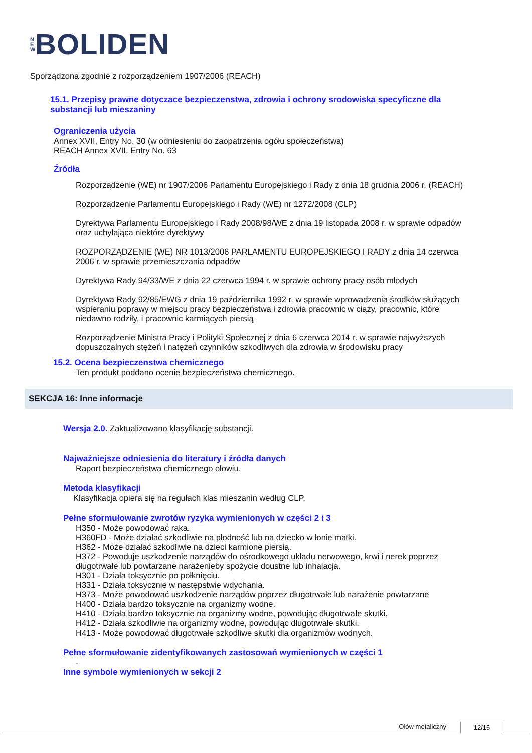N
E
W
BOLIDEN
Sporządzona zgodnie z rozporządzeniem 1907/2006 (REACH)
15.1. Przepisy prawne dotyczace bezpieczenstwa, zdrowia i ochrony srodowiska specyficzne dla
substancji lub mieszaniny
Ograniczenia użycia
Annex XVII, Entry No. 30 (w odniesieniu do zaopatrzenia ogółu społeczeństwa)
REACH Annex XVII, Entry No. 63
Źródła
Rozporządzenie (WE) nr 1907/2006 Parlamentu Europejskiego i Rady z dnia 18 grudnia 2006 r. (REACH)
Rozporządzenie Parlamentu Europejskiego i Rady (WE) nr 1272/2008 (CLP)
Dyrektywa Parlamentu Europejskiego i Rady 2008/98/WE z dnia 19 listopada 2008 r. w sprawie odpadów
oraz uchylająca niektóre dyrektywy
ROZPORZĄDZENIE (WE) NR 1013/2006 PARLAMENTU EUROPEJSKIEGO I RADY z dnia 14 czerwca
2006 r. w sprawie przemieszczania odpadów
Dyrektywa Rady 94/33/WE z dnia 22 czerwca 1994 r. w sprawie ochrony pracy osób młodych
Dyrektywa Rady 92/85/EWG z dnia 19 października 1992 r. w sprawie wprowadzenia środków służących
wspieraniu poprawy w miejscu pracy bezpieczeństwa i zdrowia pracownic w ciąży, pracownic, które
niedawno rodziły, i pracownic karmiących piersią
Rozporządzenie Ministra Pracy i Polityki Społecznej z dnia 6 czerwca 2014 r. w sprawie najwyższych
dopuszczalnych stężeń i natężeń czynników szkodliwych dla zdrowia w środowisku pracy
15.2. Ocena bezpieczenstwa chemicznego
Ten produkt poddano ocenie bezpieczeństwa chemicznego.
SEKCJA 16: Inne informacje
Wersja 2.0. Zaktualizowano klasyfikację substancji.
Najważniejsze odniesienia do literatury i źródła danych
Raport bezpieczeństwa chemicznego ołowiu.
Metoda klasyfikacji
Klasyfikacja opiera się na regułach klas mieszanin według CLP.
Pełne sformułowanie zwrotów ryzyka wymienionych w części 2 i 3
H350 - Może powodować raka.
H360FD - Może działać szkodliwie na płodność lub na dziecko w łonie matki.
H362 - Może działać szkodliwie na dzieci karmione piersią.
H372 - Powoduje uszkodzenie narządów do ośrodkowego układu nerwowego, krwi i nerek poprzez
długotrwałe lub powtarzane narażenieby spożycie doustne lub inhalacja.
H301 - Działa toksycznie po połknięciu.
H331 - Działa toksycznie w następstwie wdychania.
H373 - Może powodować uszkodzenie narządów poprzez długotrwałe lub narażenie powtarzane
H400 - Działa bardzo toksycznie na organizmy wodne.
H410 - Działa bardzo toksycznie na organizmy wodne, powodując długotrwałe skutki.
H412 - Działa szkodliwie na organizmy wodne, powodując długotrwałe skutki.
H413 - Może powodować długotrwałe szkodliwe skutki dla organizmów wodnych.
Pełne sformułowanie zidentyfikowanych zastosowań wymienionych w części 1
-
Inne symbole wymienionych w sekcji 2
Ołów metaliczny 12/15